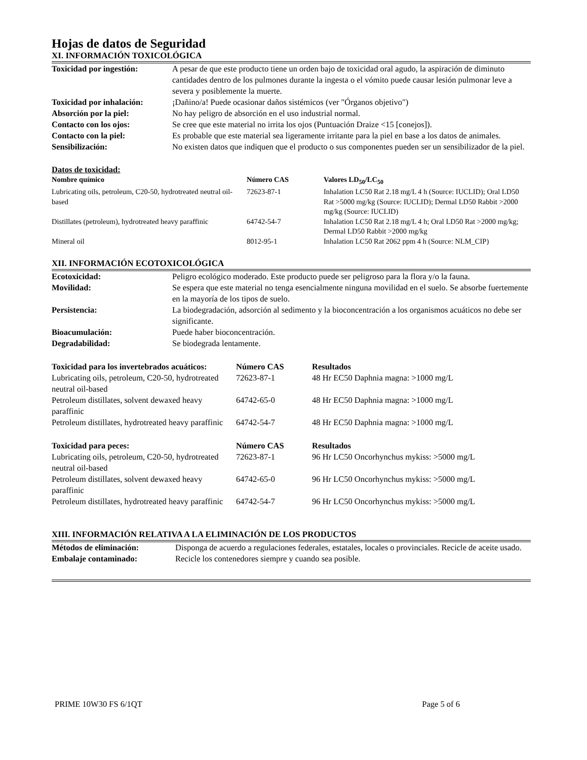Hojas de datos de Seguridad
XI. INFORMACIÓN TOXICOLÓGICA
| Toxicidad por ingestión: | A pesar de que este producto tiene un orden bajo de toxicidad oral agudo, la aspiración de diminuto cantidades dentro de los pulmones durante la ingesta o el vómito puede causar lesión pulmonar leve a severa y posiblemente la muerte. |
| Toxicidad por inhalación: | ¡Dañino/a! Puede ocasionar daños sistémicos (ver "Órganos objetivo") |
| Absorción por la piel: | No hay peligro de absorción en el uso industrial normal. |
| Contacto con los ojos: | Se cree que este material no irrita los ojos (Puntuación Draize <15 [conejos]). |
| Contacto con la piel: | Es probable que este material sea ligeramente irritante para la piel en base a los datos de animales. |
| Sensibilización: | No existen datos que indiquen que el producto o sus componentes pueden ser un sensibilizador de la piel. |
Datos de toxicidad:
| Nombre químico | Número CAS | Valores LD<sub>50</sub>/LC<sub>50</sub> |
| --- | --- | --- |
| Lubricating oils, petroleum, C20-50, hydrotreated neutral oil-based | 72623-87-1 | Inhalation LC50 Rat 2.18 mg/L 4 h (Source: IUCLID); Oral LD50 Rat >5000 mg/kg (Source: IUCLID); Dermal LD50 Rabbit >2000 mg/kg (Source: IUCLID) |
| Distillates (petroleum), hydrotreated heavy paraffinic | 64742-54-7 | Inhalation LC50 Rat 2.18 mg/L 4 h; Oral LD50 Rat >2000 mg/kg; Dermal LD50 Rabbit >2000 mg/kg |
| Mineral oil | 8012-95-1 | Inhalation LC50 Rat 2062 ppm 4 h (Source: NLM_CIP) |
XII. INFORMACIÓN ECOTOXICOLÓGICA
| Ecotoxicidad: | Peligro ecológico moderado. Este producto puede ser peligroso para la flora y/o la fauna. |
| Movilidad: | Se espera que este material no tenga esencialmente ninguna movilidad en el suelo. Se absorbe fuertemente en la mayoría de los tipos de suelo. |
| Persistencia: | La biodegradación, adsorción al sedimento y la bioconcentración a los organismos acuáticos no debe ser significante. |
| Bioacumulación: | Puede haber bioconcentración. |
| Degradabilidad: | Se biodegrada lentamente. |
| Toxicidad para los invertebrados acuáticos: | Número CAS | Resultados |
| --- | --- | --- |
| Lubricating oils, petroleum, C20-50, hydrotreated neutral oil-based | 72623-87-1 | 48 Hr EC50 Daphnia magna: >1000 mg/L |
| Petroleum distillates, solvent dewaxed heavy paraffinic | 64742-65-0 | 48 Hr EC50 Daphnia magna: >1000 mg/L |
| Petroleum distillates, hydrotreated heavy paraffinic | 64742-54-7 | 48 Hr EC50 Daphnia magna: >1000 mg/L |
| Toxicidad para peces: | Número CAS | Resultados |
| --- | --- | --- |
| Lubricating oils, petroleum, C20-50, hydrotreated neutral oil-based | 72623-87-1 | 96 Hr LC50 Oncorhynchus mykiss: >5000 mg/L |
| Petroleum distillates, solvent dewaxed heavy paraffinic | 64742-65-0 | 96 Hr LC50 Oncorhynchus mykiss: >5000 mg/L |
| Petroleum distillates, hydrotreated heavy paraffinic | 64742-54-7 | 96 Hr LC50 Oncorhynchus mykiss: >5000 mg/L |
XIII. INFORMACIÓN RELATIVA A LA ELIMINACIÓN DE LOS PRODUCTOS
| Métodos de eliminación: | Disponga de acuerdo a regulaciones federales, estatales, locales o provinciales. Recicle de aceite usado. |
| Embalaje contaminado: | Recicle los contenedores siempre y cuando sea posible. |
PRIME 10W30 FS 6/1QT Page 5 of 6